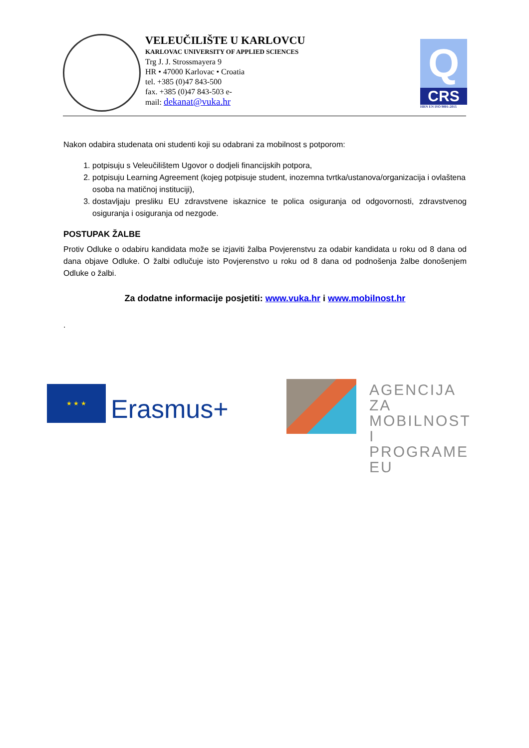VELEUČILIŠTE U KARLOVCU
KARLOVAC UNIVERSITY OF APPLIED SCIENCES
Trg J. J. Strossmayera 9
HR • 47000 Karlovac • Croatia
tel. +385 (0)47 843-500
fax. +385 (0)47 843-503 e-
mail: dekanat@vuka.hr
Q
CRS
HRN EN ISO 9001:2015
Nakon odabira studenata oni studenti koji su odabrani za mobilnost s potporom:
1. potpisuju s Veleučilištem Ugovor o dodjeli financijskih potpora,
2. potpisuju Learning Agreement (kojeg potpisuje student, inozemna tvrtka/ustanova/organizacija i ovlaštena osoba na matičnoj instituciji),
3. dostavljaju presliku EU zdravstvene iskaznice te polica osiguranja od odgovornosti, zdravstvenog osiguranja i osiguranja od nezgode.
POSTUPAK ŽALBE
Protiv Odluke o odabiru kandidata može se izjaviti žalba Povjerenstvu za odabir kandidata u roku od 8 dana od dana objave Odluke. O žalbi odlučuje isto Povjerenstvo u roku od 8 dana od podnošenja žalbe donošenjem Odluke o žalbi.
Za dodatne informacije posjetiti: www.vuka.hr i www.mobilnost.hr
.
★ ★ ★
Erasmus+
AGENCIJA ZA
MOBILNOST I
PROGRAME EU